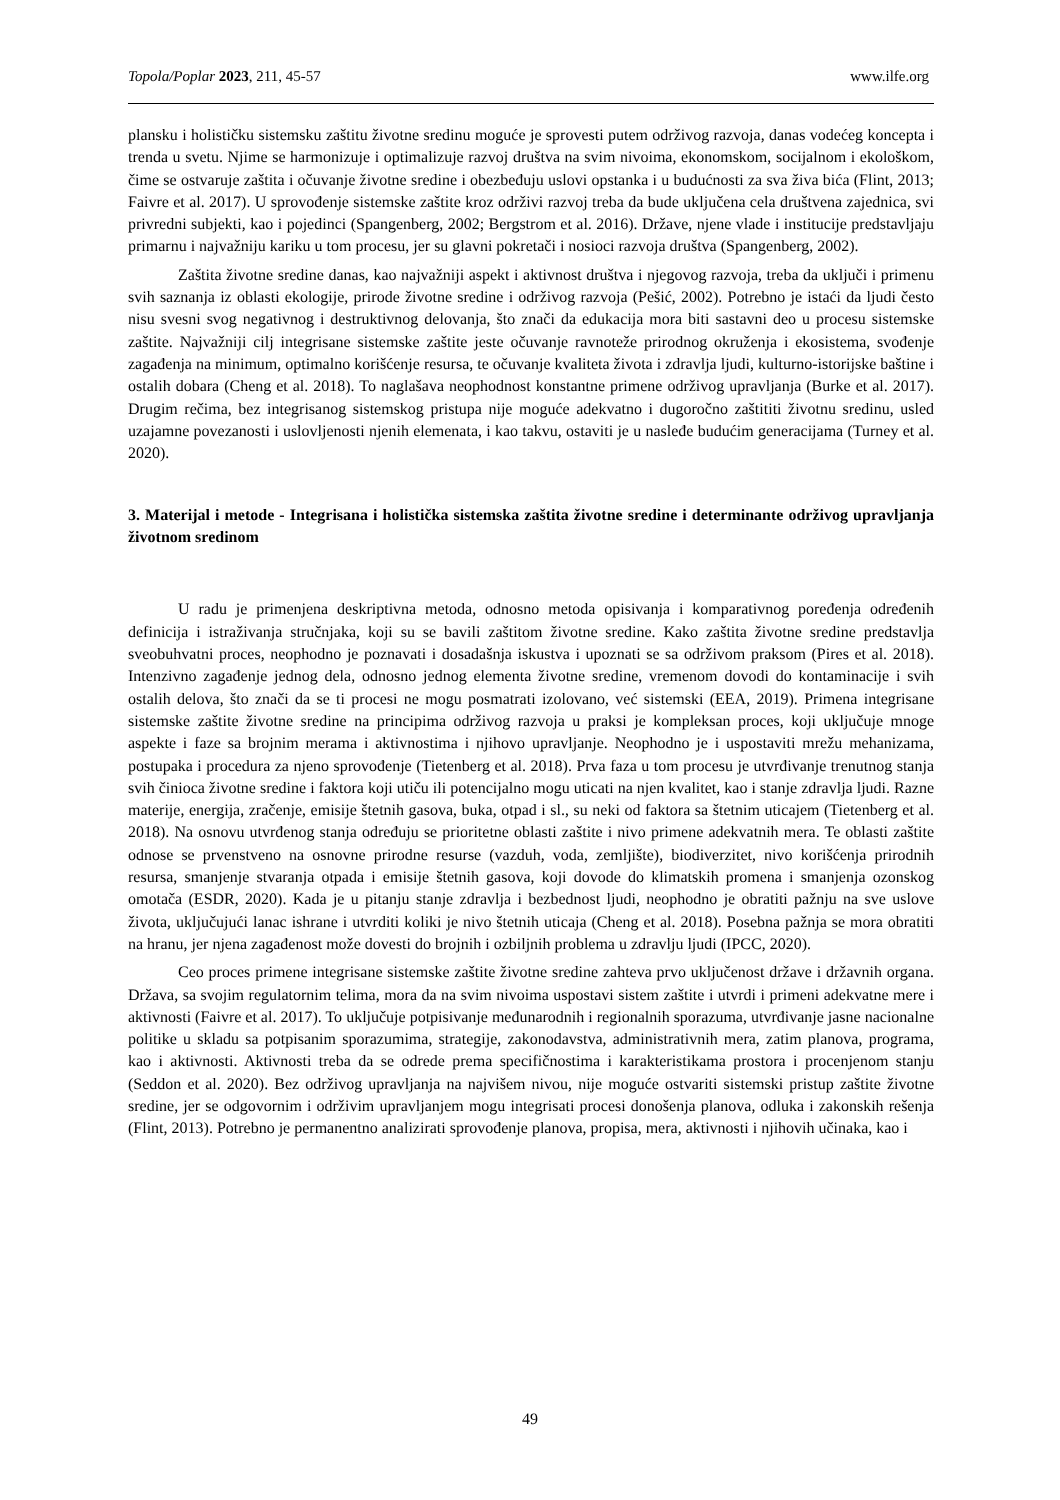Topola/Poplar 2023, 211, 45-57 www.ilfe.org
plansku i holističku sistemsku zaštitu životne sredinu moguće je sprovesti putem održivog razvoja, danas vodećeg koncepta i trenda u svetu. Njime se harmonizuje i optimalizuje razvoj društva na svim nivoima, ekonomskom, socijalnom i ekološkom, čime se ostvaruje zaštita i očuvanje životne sredine i obezbeđuju uslovi opstanka i u budućnosti za sva živa bića (Flint, 2013; Faivre et al. 2017). U sprovođenje sistemske zaštite kroz održivi razvoj treba da bude uključena cela društvena zajednica, svi privredni subjekti, kao i pojedinci (Spangenberg, 2002; Bergstrom et al. 2016). Države, njene vlade i institucije predstavljaju primarnu i najvažniju kariku u tom procesu, jer su glavni pokretači i nosioci razvoja društva (Spangenberg, 2002).
Zaštita životne sredine danas, kao najvažniji aspekt i aktivnost društva i njegovog razvoja, treba da uključi i primenu svih saznanja iz oblasti ekologije, prirode životne sredine i održivog razvoja (Pešić, 2002). Potrebno je istaći da ljudi često nisu svesni svog negativnog i destruktivnog delovanja, što znači da edukacija mora biti sastavni deo u procesu sistemske zaštite. Najvažniji cilj integrisane sistemske zaštite jeste očuvanje ravnoteže prirodnog okruženja i ekosistema, svođenje zagađenja na minimum, optimalno korišćenje resursa, te očuvanje kvaliteta života i zdravlja ljudi, kulturno-istorijske baštine i ostalih dobara (Cheng et al. 2018). To naglašava neophodnost konstantne primene održivog upravljanja (Burke et al. 2017). Drugim rečima, bez integrisanog sistemskog pristupa nije moguće adekvatno i dugoročno zaštititi životnu sredinu, usled uzajamne povezanosti i uslovljenosti njenih elemenata, i kao takvu, ostaviti je u nasleđe budućim generacijama (Turney et al. 2020).
3. Materijal i metode - Integrisana i holistička sistemska zaštita životne sredine i determinante održivog upravljanja životnom sredinom
U radu je primenjena deskriptivna metoda, odnosno metoda opisivanja i komparativnog poređenja određenih definicija i istraživanja stručnjaka, koji su se bavili zaštitom životne sredine. Kako zaštita životne sredine predstavlja sveobuhvatni proces, neophodno je poznavati i dosadašnja iskustva i upoznati se sa održivom praksom (Pires et al. 2018). Intenzivno zagađenje jednog dela, odnosno jednog elementa životne sredine, vremenom dovodi do kontaminacije i svih ostalih delova, što znači da se ti procesi ne mogu posmatrati izolovano, već sistemski (EEA, 2019). Primena integrisane sistemske zaštite životne sredine na principima održivog razvoja u praksi je kompleksan proces, koji uključuje mnoge aspekte i faze sa brojnim merama i aktivnostima i njihovo upravljanje. Neophodno je i uspostaviti mrežu mehanizama, postupaka i procedura za njeno sprovođenje (Tietenberg et al. 2018). Prva faza u tom procesu je utvrđivanje trenutnog stanja svih činioca životne sredine i faktora koji utiču ili potencijalno mogu uticati na njen kvalitet, kao i stanje zdravlja ljudi. Razne materije, energija, zračenje, emisije štetnih gasova, buka, otpad i sl., su neki od faktora sa štetnim uticajem (Tietenberg et al. 2018). Na osnovu utvrđenog stanja određuju se prioritetne oblasti zaštite i nivo primene adekvatnih mera. Te oblasti zaštite odnose se prvenstveno na osnovne prirodne resurse (vazduh, voda, zemljište), biodiverzitet, nivo korišćenja prirodnih resursa, smanjenje stvaranja otpada i emisije štetnih gasova, koji dovode do klimatskih promena i smanjenja ozonskog omotača (ESDR, 2020). Kada je u pitanju stanje zdravlja i bezbednost ljudi, neophodno je obratiti pažnju na sve uslove života, uključujući lanac ishrane i utvrditi koliki je nivo štetnih uticaja (Cheng et al. 2018). Posebna pažnja se mora obratiti na hranu, jer njena zagađenost može dovesti do brojnih i ozbiljnih problema u zdravlju ljudi (IPCC, 2020).
Ceo proces primene integrisane sistemske zaštite životne sredine zahteva prvo uključenost države i državnih organa. Država, sa svojim regulatornim telima, mora da na svim nivoima uspostavi sistem zaštite i utvrdi i primeni adekvatne mere i aktivnosti (Faivre et al. 2017). To uključuje potpisivanje međunarodnih i regionalnih sporazuma, utvrđivanje jasne nacionalne politike u skladu sa potpisanim sporazumima, strategije, zakonodavstva, administrativnih mera, zatim planova, programa, kao i aktivnosti. Aktivnosti treba da se odrede prema specifičnostima i karakteristikama prostora i procenjenom stanju (Seddon et al. 2020). Bez održivog upravljanja na najvišem nivou, nije moguće ostvariti sistemski pristup zaštite životne sredine, jer se odgovornim i održivim upravljanjem mogu integrisati procesi donošenja planova, odluka i zakonskih rešenja (Flint, 2013). Potrebno je permanentno analizirati sprovođenje planova, propisa, mera, aktivnosti i njihovih učinaka, kao i
49